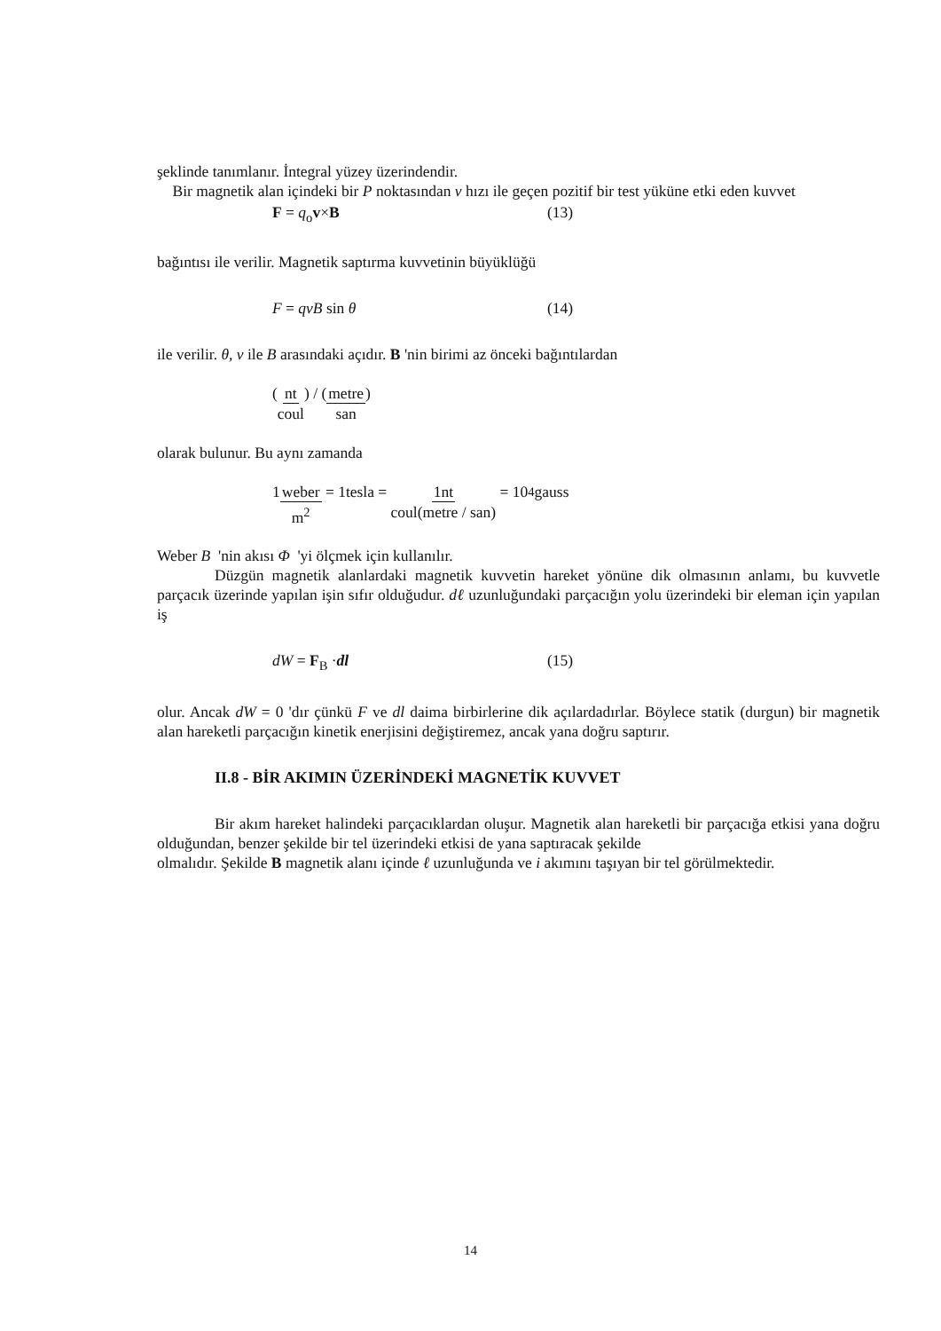şeklinde tanımlanır. İntegral yüzey üzerindendir.
Bir magnetik alan içindeki bir P noktasından v hızı ile geçen pozitif bir test yüküne etki eden kuvvet
F = q<sub>o</sub>v×B (13)
bağıntısı ile verilir. Magnetik saptırma kuvvetinin büyüklüğü
F = qvB sin θ (14)
ile verilir. θ, v ile B arasındaki açıdır. B 'nin birimi az önceki bağıntılardan
(nt coul) / (metre san)
olarak bulunur. Bu aynı zamanda
1 weber m<sup>2</sup> = 1tesla = 1nt coul(metre / san) = 10<sup>4</sup> gauss
Weber B 'nin akısı Φ 'yi ölçmek için kullanılır.
Düzgün magnetik alanlardaki magnetik kuvvetin hareket yönüne dik olmasının anlamı, bu kuvvetle parçacık üzerinde yapılan işin sıfır olduğudur. dℓ uzunluğundaki parçacığın yolu üzerindeki bir eleman için yapılan iş
dW = F<sub>B</sub> ·dl (15)
olur. Ancak dW = 0 'dır çünkü F ve dl daima birbirlerine dik açılardadırlar. Böylece statik (durgun) bir magnetik alan hareketli parçacığın kinetik enerjisini değiştiremez, ancak yana doğru saptırır.
II.8 - BİR AKIMIN ÜZERİNDEKİ MAGNETİK KUVVET
Bir akım hareket halindeki parçacıklardan oluşur. Magnetik alan hareketli bir parçacığa etkisi yana doğru olduğundan, benzer şekilde bir tel üzerindeki etkisi de yana saptıracak şekilde
olmalıdır. Şekilde B magnetik alanı içinde ℓ uzunluğunda ve i akımını taşıyan bir tel görülmektedir.
14